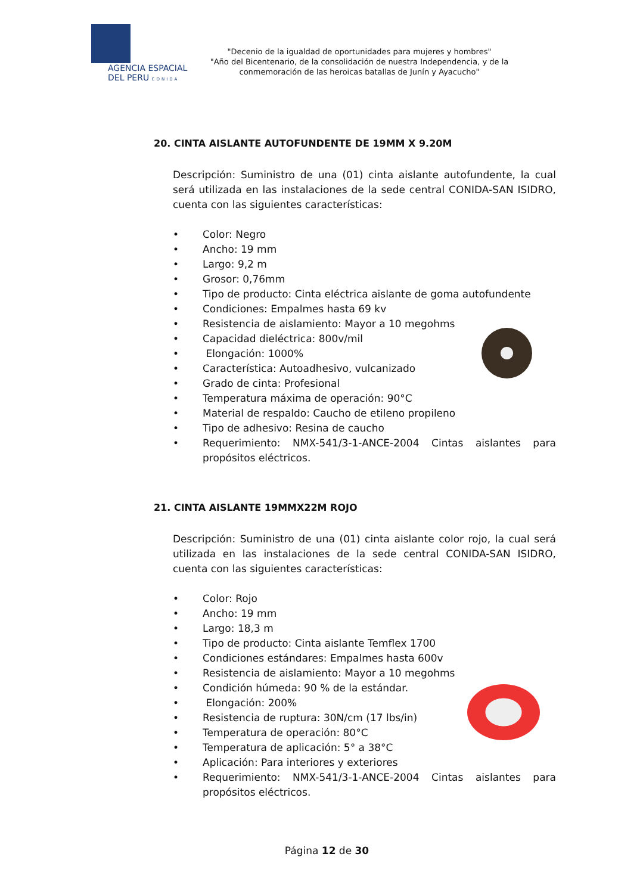AGENCIA ESPACIAL
DEL PERU CONIDA
"Decenio de la igualdad de oportunidades para mujeres y hombres"
"Año del Bicentenario, de la consolidación de nuestra Independencia, y de la conmemoración de las heroicas batallas de Junín y Ayacucho"
20. CINTA AISLANTE AUTOFUNDENTE DE 19MM X 9.20M
Descripción: Suministro de una (01) cinta aislante autofundente, la cual será utilizada en las instalaciones de la sede central CONIDA-SAN ISIDRO, cuenta con las siguientes características:
• Color: Negro
• Ancho: 19 mm
• Largo: 9,2 m
• Grosor: 0,76mm
• Tipo de producto: Cinta eléctrica aislante de goma autofundente
• Condiciones: Empalmes hasta 69 kv
• Resistencia de aislamiento: Mayor a 10 megohms
• Capacidad dieléctrica: 800v/mil
• Elongación: 1000%
• Característica: Autoadhesivo, vulcanizado
• Grado de cinta: Profesional
• Temperatura máxima de operación: 90°C
• Material de respaldo: Caucho de etileno propileno
• Tipo de adhesivo: Resina de caucho
• Requerimiento: NMX-541/3-1-ANCE-2004 Cintas aislantes para propósitos eléctricos.
21. CINTA AISLANTE 19MMX22M ROJO
Descripción: Suministro de una (01) cinta aislante color rojo, la cual será utilizada en las instalaciones de la sede central CONIDA-SAN ISIDRO, cuenta con las siguientes características:
• Color: Rojo
• Ancho: 19 mm
• Largo: 18,3 m
• Tipo de producto: Cinta aislante Temflex 1700
• Condiciones estándares: Empalmes hasta 600v
• Resistencia de aislamiento: Mayor a 10 megohms
• Condición húmeda: 90 % de la estándar.
• Elongación: 200%
• Resistencia de ruptura: 30N/cm (17 lbs/in)
• Temperatura de operación: 80°C
• Temperatura de aplicación: 5° a 38°C
• Aplicación: Para interiores y exteriores
• Requerimiento: NMX-541/3-1-ANCE-2004 Cintas aislantes para propósitos eléctricos.
Página 12 de 30